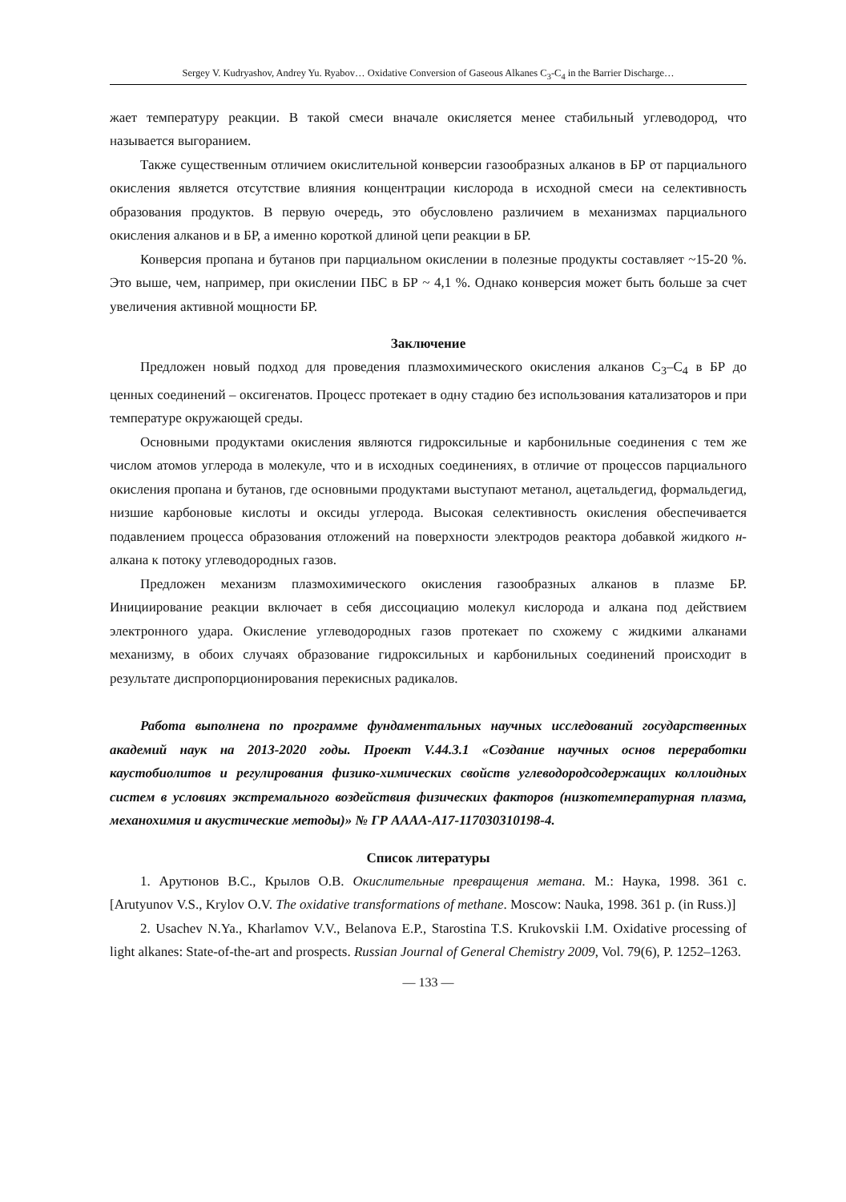Sergey V. Kudryashov, Andrey Yu. Ryabov… Oxidative Conversion of Gaseous Alkanes C<sub>3</sub>-C<sub>4</sub> in the Barrier Discharge…
жает температуру реакции. В такой смеси вначале окисляется менее стабильный углеводород, что называется выгоранием.
Также существенным отличием окислительной конверсии газообразных алканов в БР от парциального окисления является отсутствие влияния концентрации кислорода в исходной смеси на селективность образования продуктов. В первую очередь, это обусловлено различием в механизмах парциального окисления алканов и в БР, а именно короткой длиной цепи реакции в БР.
Конверсия пропана и бутанов при парциальном окислении в полезные продукты составляет ~15-20 %. Это выше, чем, например, при окислении ПБС в БР ~ 4,1 %. Однако конверсия может быть больше за счет увеличения активной мощности БР.
Заключение
Предложен новый подход для проведения плазмохимического окисления алканов C<sub>3</sub>–C<sub>4</sub> в БР до ценных соединений – оксигенатов. Процесс протекает в одну стадию без использования катализаторов и при температуре окружающей среды.
Основными продуктами окисления являются гидроксильные и карбонильные соединения с тем же числом атомов углерода в молекуле, что и в исходных соединениях, в отличие от процессов парциального окисления пропана и бутанов, где основными продуктами выступают метанол, ацетальдегид, формальдегид, низшие карбоновые кислоты и оксиды углерода. Высокая селективность окисления обеспечивается подавлением процесса образования отложений на поверхности электродов реактора добавкой жидкого н-алкана к потоку углеводородных газов.
Предложен механизм плазмохимического окисления газообразных алканов в плазме БР. Инициирование реакции включает в себя диссоциацию молекул кислорода и алкана под действием электронного удара. Окисление углеводородных газов протекает по схожему с жидкими алканами механизму, в обоих случаях образование гидроксильных и карбонильных соединений происходит в результате диспропорционирования перекисных радикалов.
Работа выполнена по программе фундаментальных научных исследований государственных академий наук на 2013-2020 годы. Проект V.44.3.1 «Создание научных основ переработки каустобиолитов и регулирования физико-химических свойств углеводородсодержащих коллоидных систем в условиях экстремального воздействия физических факторов (низкотемпературная плазма, механохимия и акустические методы)» № ГР АААА-А17-117030310198-4.
Список литературы
1. Арутюнов В.С., Крылов О.В. Окислительные превращения метана. М.: Наука, 1998. 361 с. [Arutyunov V.S., Krylov O.V. The oxidative transformations of methane. Moscow: Nauka, 1998. 361 p. (in Russ.)]
2. Usachev N.Ya., Kharlamov V.V., Belanova E.P., Starostina T.S. Krukovskii I.M. Oxidative processing of light alkanes: State-of-the-art and prospects. Russian Journal of General Chemistry 2009, Vol. 79(6), P. 1252–1263.
— 133 —